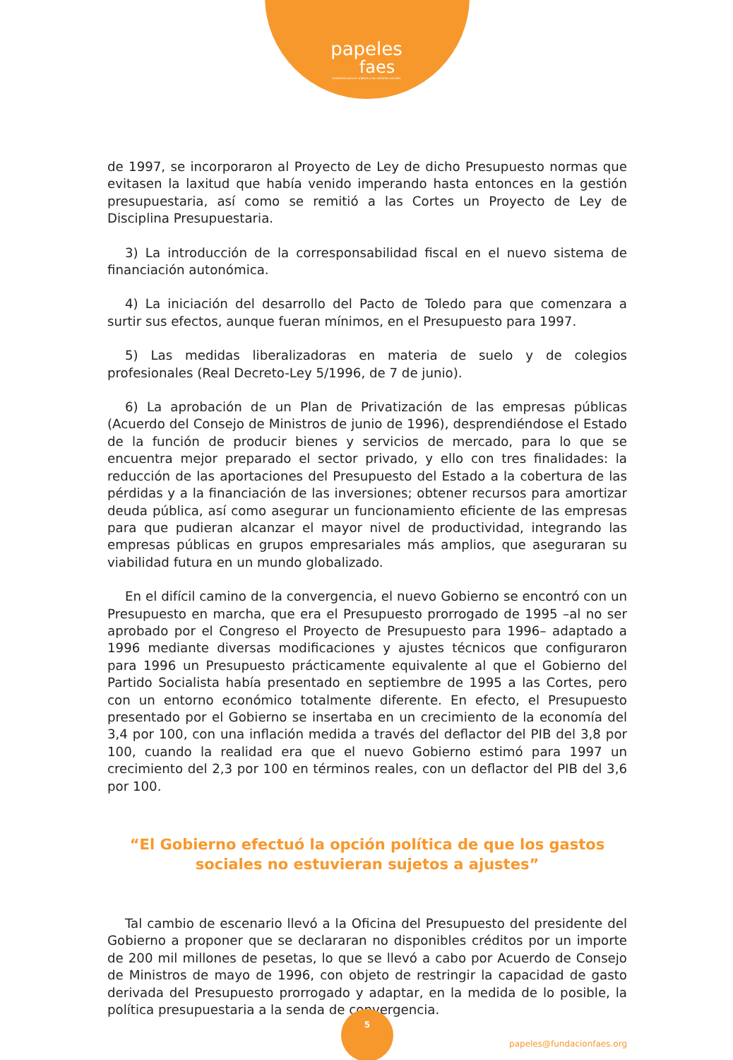papeles
faes
fundación para el análisis y los estudios sociales
de 1997, se incorporaron al Proyecto de Ley de dicho Presupuesto normas que evitasen la laxitud que había venido imperando hasta entonces en la gestión presupuestaria, así como se remitió a las Cortes un Proyecto de Ley de Disciplina Presupuestaria.
3) La introducción de la corresponsabilidad fiscal en el nuevo sistema de financiación autonómica.
4) La iniciación del desarrollo del Pacto de Toledo para que comenzara a surtir sus efectos, aunque fueran mínimos, en el Presupuesto para 1997.
5) Las medidas liberalizadoras en materia de suelo y de colegios profesionales (Real Decreto-Ley 5/1996, de 7 de junio).
6) La aprobación de un Plan de Privatización de las empresas públicas (Acuerdo del Consejo de Ministros de junio de 1996), desprendiéndose el Estado de la función de producir bienes y servicios de mercado, para lo que se encuentra mejor preparado el sector privado, y ello con tres finalidades: la reducción de las aportaciones del Presupuesto del Estado a la cobertura de las pérdidas y a la financiación de las inversiones; obtener recursos para amortizar deuda pública, así como asegurar un funcionamiento eficiente de las empresas para que pudieran alcanzar el mayor nivel de productividad, integrando las empresas públicas en grupos empresariales más amplios, que aseguraran su viabilidad futura en un mundo globalizado.
En el difícil camino de la convergencia, el nuevo Gobierno se encontró con un Presupuesto en marcha, que era el Presupuesto prorrogado de 1995 –al no ser aprobado por el Congreso el Proyecto de Presupuesto para 1996– adaptado a 1996 mediante diversas modificaciones y ajustes técnicos que configuraron para 1996 un Presupuesto prácticamente equivalente al que el Gobierno del Partido Socialista había presentado en septiembre de 1995 a las Cortes, pero con un entorno económico totalmente diferente. En efecto, el Presupuesto presentado por el Gobierno se insertaba en un crecimiento de la economía del 3,4 por 100, con una inflación medida a través del deflactor del PIB del 3,8 por 100, cuando la realidad era que el nuevo Gobierno estimó para 1997 un crecimiento del 2,3 por 100 en términos reales, con un deflactor del PIB del 3,6 por 100.
“El Gobierno efectuó la opción política de que los gastos
sociales no estuvieran sujetos a ajustes”
Tal cambio de escenario llevó a la Oficina del Presupuesto del presidente del Gobierno a proponer que se declararan no disponibles créditos por un importe de 200 mil millones de pesetas, lo que se llevó a cabo por Acuerdo de Consejo de Ministros de mayo de 1996, con objeto de restringir la capacidad de gasto derivada del Presupuesto prorrogado y adaptar, en la medida de lo posible, la política presupuestaria a la senda de convergencia.
papeles@fundacionfaes.org
5